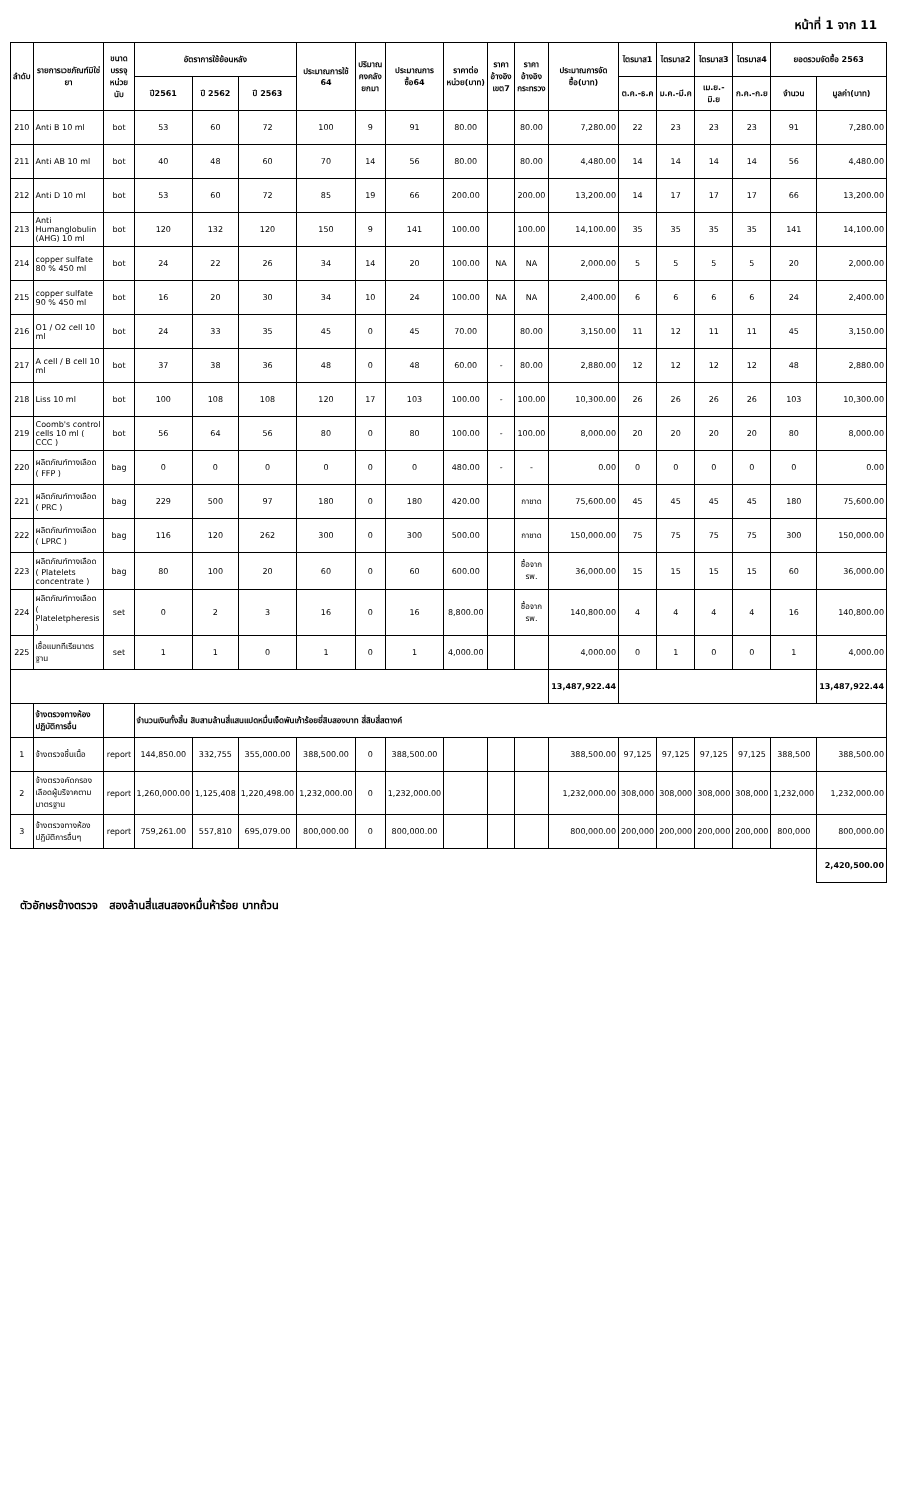หน้าที่ 1 จาก 11
| ลำดับ | รายการเวชภัณฑ์มิใช่ยา | ขนาดบรรจุ หน่วยนับ | อัตราการใช้ย้อนหลัง | | | ประมาณการใช้ 64 | ปริมาณคงคลังยกมา | ประมาณการซื้อ64 | ราคาต่อหน่วย(บาท) | ราคาอ้างอิงเขต7 | ราคาอ้างอิงกระทรวง | ประมาณการจัดซื้อ(บาท) | ไตรมาส1 | ไตรมาส2 | ไตรมาส3 | ไตรมาส4 | ยอดรวมจัดซื้อ 2563 | |
| --- | --- | --- | --- | --- | --- | --- | --- | --- | --- | --- | --- | --- | --- | --- | --- | --- | --- | --- |
| | | | ปี2561 | ปี 2562 | ปี 2563 | | | | | | | | ต.ค.-ธ.ค | ม.ค.-มี.ค | เม.ย.-มิ.ย | ก.ค.-ก.ย | จำนวน | มูลค่า(บาท) |
| 210 | Anti B 10 ml | bot | 53 | 60 | 72 | 100 | 9 | 91 | 80.00 | | 80.00 | 7,280.00 | 22 | 23 | 23 | 23 | 91 | 7,280.00 |
| 211 | Anti AB 10 ml | bot | 40 | 48 | 60 | 70 | 14 | 56 | 80.00 | | 80.00 | 4,480.00 | 14 | 14 | 14 | 14 | 56 | 4,480.00 |
| 212 | Anti D 10 ml | bot | 53 | 60 | 72 | 85 | 19 | 66 | 200.00 | | 200.00 | 13,200.00 | 14 | 17 | 17 | 17 | 66 | 13,200.00 |
| 213 | Anti Humanglobulin (AHG) 10 ml | bot | 120 | 132 | 120 | 150 | 9 | 141 | 100.00 | | 100.00 | 14,100.00 | 35 | 35 | 35 | 35 | 141 | 14,100.00 |
| 214 | copper sulfate 80 % 450 ml | bot | 24 | 22 | 26 | 34 | 14 | 20 | 100.00 | NA | NA | 2,000.00 | 5 | 5 | 5 | 5 | 20 | 2,000.00 |
| 215 | copper sulfate 90 % 450 ml | bot | 16 | 20 | 30 | 34 | 10 | 24 | 100.00 | NA | NA | 2,400.00 | 6 | 6 | 6 | 6 | 24 | 2,400.00 |
| 216 | O1 / O2 cell 10 ml | bot | 24 | 33 | 35 | 45 | 0 | 45 | 70.00 | | 80.00 | 3,150.00 | 11 | 12 | 11 | 11 | 45 | 3,150.00 |
| 217 | A cell / B cell 10 ml | bot | 37 | 38 | 36 | 48 | 0 | 48 | 60.00 | - | 80.00 | 2,880.00 | 12 | 12 | 12 | 12 | 48 | 2,880.00 |
| 218 | Liss 10 ml | bot | 100 | 108 | 108 | 120 | 17 | 103 | 100.00 | - | 100.00 | 10,300.00 | 26 | 26 | 26 | 26 | 103 | 10,300.00 |
| 219 | Coomb's control cells 10 ml ( CCC ) | bot | 56 | 64 | 56 | 80 | 0 | 80 | 100.00 | - | 100.00 | 8,000.00 | 20 | 20 | 20 | 20 | 80 | 8,000.00 |
| 220 | ผลิตภัณฑ์ทางเลือด ( FFP ) | bag | 0 | 0 | 0 | 0 | 0 | 0 | 480.00 | - | - | 0.00 | 0 | 0 | 0 | 0 | 0 | 0.00 |
| 221 | ผลิตภัณฑ์ทางเลือด ( PRC ) | bag | 229 | 500 | 97 | 180 | 0 | 180 | 420.00 | | กาชาด | 75,600.00 | 45 | 45 | 45 | 45 | 180 | 75,600.00 |
| 222 | ผลิตภัณฑ์ทางเลือด ( LPRC ) | bag | 116 | 120 | 262 | 300 | 0 | 300 | 500.00 | | กาชาด | 150,000.00 | 75 | 75 | 75 | 75 | 300 | 150,000.00 |
| 223 | ผลิตภัณฑ์ทางเลือด ( Platelets concentrate ) | bag | 80 | 100 | 20 | 60 | 0 | 60 | 600.00 | | ซื้อจากรพ. | 36,000.00 | 15 | 15 | 15 | 15 | 60 | 36,000.00 |
| 224 | ผลิตภัณฑ์ทางเลือด ( Plateletpheresis ) | set | 0 | 2 | 3 | 16 | 0 | 16 | 8,800.00 | | ซื้อจากรพ. | 140,800.00 | 4 | 4 | 4 | 4 | 16 | 140,800.00 |
| 225 | เชื้อแบททีเรียมาตรฐาน | set | 1 | 1 | 0 | 1 | 0 | 1 | 4,000.00 | | | 4,000.00 | 0 | 1 | 0 | 0 | 1 | 4,000.00 |
| | | | | | | | | | | | | 13,487,922.44 | | | | | | 13,487,922.44 |
| | จ้างตรวจทางห้องปฏิบัติการอื่น | | จำนวนเงินทั้งสิ้น สิบสามล้านสี่แสนแปดหมื่นเจ็ดพันเก้าร้อยยี่สิบสองบาท สี่สิบสี่สตางค์ | | | | | | | | | | | | | | | |
| 1 | จ้างตรวจชิ้นเนื้อ | report | 144,850.00 | 332,755 | 355,000.00 | 388,500.00 | 0 | 388,500.00 | | | | 388,500.00 | 97,125 | 97,125 | 97,125 | 97,125 | 388,500 | 388,500.00 |
| 2 | จ้างตรวจคัดกรองเลือดผู้บริจาคตามมาตรฐาน | report | 1,260,000.00 | 1,125,408 | 1,220,498.00 | 1,232,000.00 | 0 | 1,232,000.00 | | | | 1,232,000.00 | 308,000 | 308,000 | 308,000 | 308,000 | 1,232,000 | 1,232,000.00 |
| 3 | จ้างตรวจทางห้องปฏิบัติการอื่นๆ | report | 759,261.00 | 557,810 | 695,079.00 | 800,000.00 | 0 | 800,000.00 | | | | 800,000.00 | 200,000 | 200,000 | 200,000 | 200,000 | 800,000 | 800,000.00 |
| | | | | | | | | | | | | | | | | | | 2,420,500.00 |
ตัวอักษรข้างตรวจ สองล้านสี่แสนสองหมื่นห้าร้อย บาทถ้วน